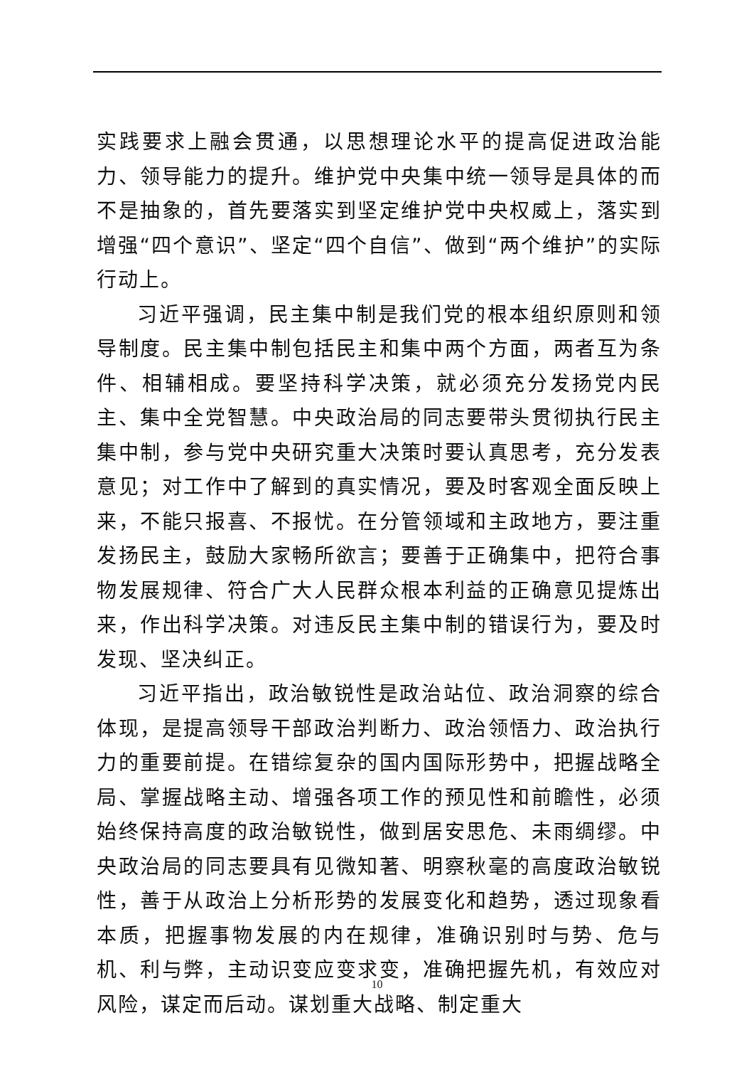实践要求上融会贯通，以思想理论水平的提高促进政治能力、领导能力的提升。维护党中央集中统一领导是具体的而不是抽象的，首先要落实到坚定维护党中央权威上，落实到增强“四个意识”、坚定“四个自信”、做到“两个维护”的实际行动上。
习近平强调，民主集中制是我们党的根本组织原则和领导制度。民主集中制包括民主和集中两个方面，两者互为条件、相辅相成。要坚持科学决策，就必须充分发扬党内民主、集中全党智慧。中央政治局的同志要带头贯彻执行民主集中制，参与党中央研究重大决策时要认真思考，充分发表意见；对工作中了解到的真实情况，要及时客观全面反映上来，不能只报喜、不报忧。在分管领域和主政地方，要注重发扬民主，鼓励大家畅所欲言；要善于正确集中，把符合事物发展规律、符合广大人民群众根本利益的正确意见提炼出来，作出科学决策。对违反民主集中制的错误行为，要及时发现、坚决纠正。
习近平指出，政治敏锐性是政治站位、政治洞察的综合体现，是提高领导干部政治判断力、政治领悟力、政治执行力的重要前提。在错综复杂的国内国际形势中，把握战略全局、掌握战略主动、增强各项工作的预见性和前瞻性，必须始终保持高度的政治敏锐性，做到居安思危、未雨绸缪。中央政治局的同志要具有见微知著、明察秋毫的高度政治敏锐性，善于从政治上分析形势的发展变化和趋势，透过现象看本质，把握事物发展的内在规律，准确识别时与势、危与机、利与弊，主动识变应变求变，准确把握先机，有效应对风险，谋定而后动。谋划重大战略、制定重大
10